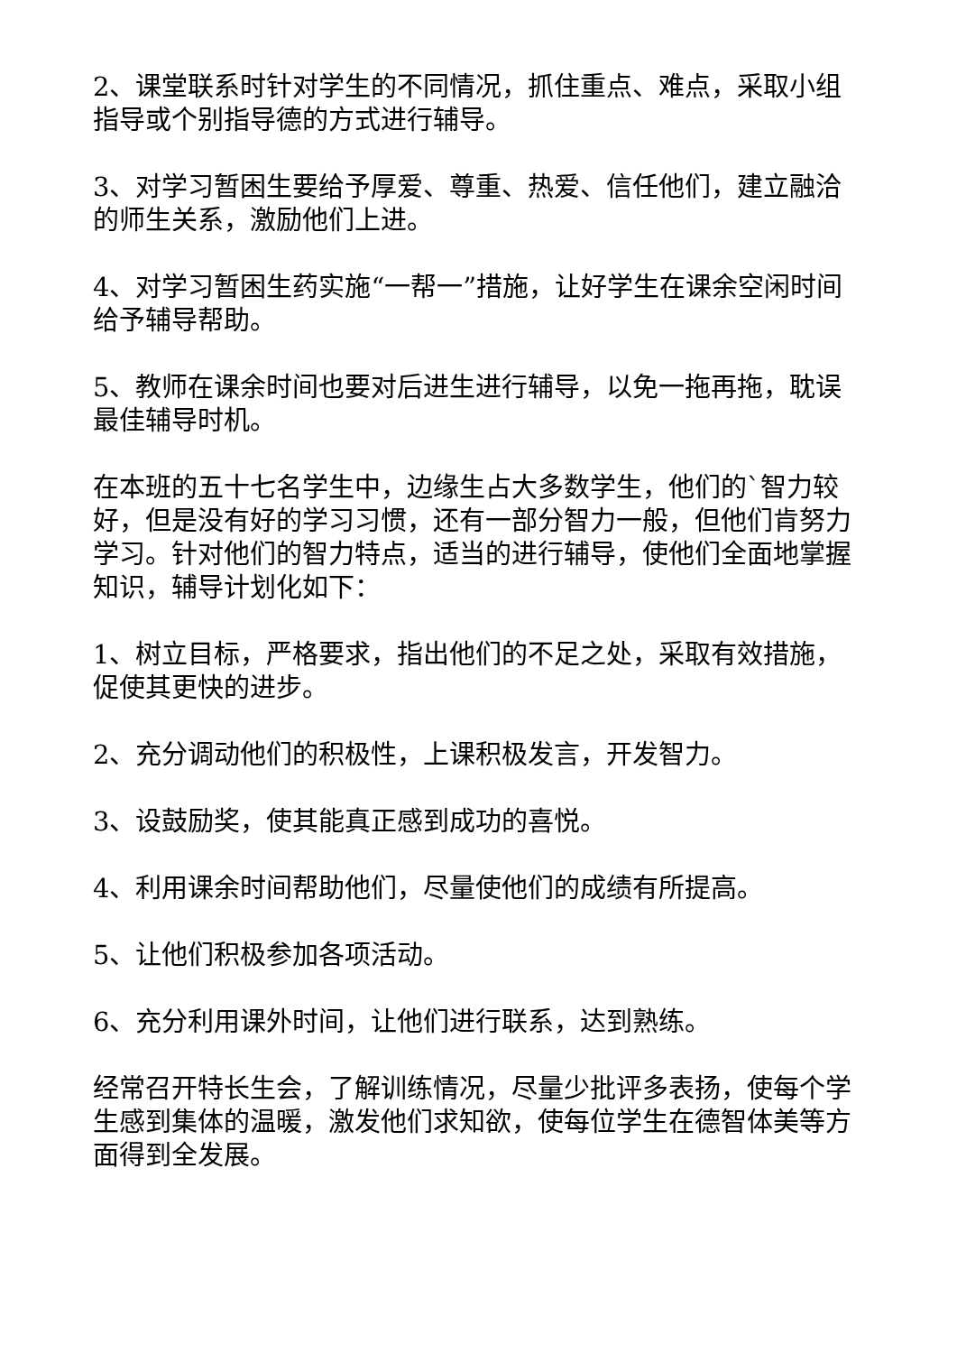2、课堂联系时针对学生的不同情况，抓住重点、难点，采取小组指导或个别指导德的方式进行辅导。
3、对学习暂困生要给予厚爱、尊重、热爱、信任他们，建立融洽的师生关系，激励他们上进。
4、对学习暂困生药实施“一帮一”措施，让好学生在课余空闲时间给予辅导帮助。
5、教师在课余时间也要对后进生进行辅导，以免一拖再拖，耽误最佳辅导时机。
在本班的五十七名学生中，边缘生占大多数学生，他们的`智力较好，但是没有好的学习习惯，还有一部分智力一般，但他们肯努力学习。针对他们的智力特点，适当的进行辅导，使他们全面地掌握知识，辅导计划化如下：
1、树立目标，严格要求，指出他们的不足之处，采取有效措施，促使其更快的进步。
2、充分调动他们的积极性，上课积极发言，开发智力。
3、设鼓励奖，使其能真正感到成功的喜悦。
4、利用课余时间帮助他们，尽量使他们的成绩有所提高。
5、让他们积极参加各项活动。
6、充分利用课外时间，让他们进行联系，达到熟练。
经常召开特长生会，了解训练情况，尽量少批评多表扬，使每个学生感到集体的温暖，激发他们求知欲，使每位学生在德智体美等方面得到全发展。